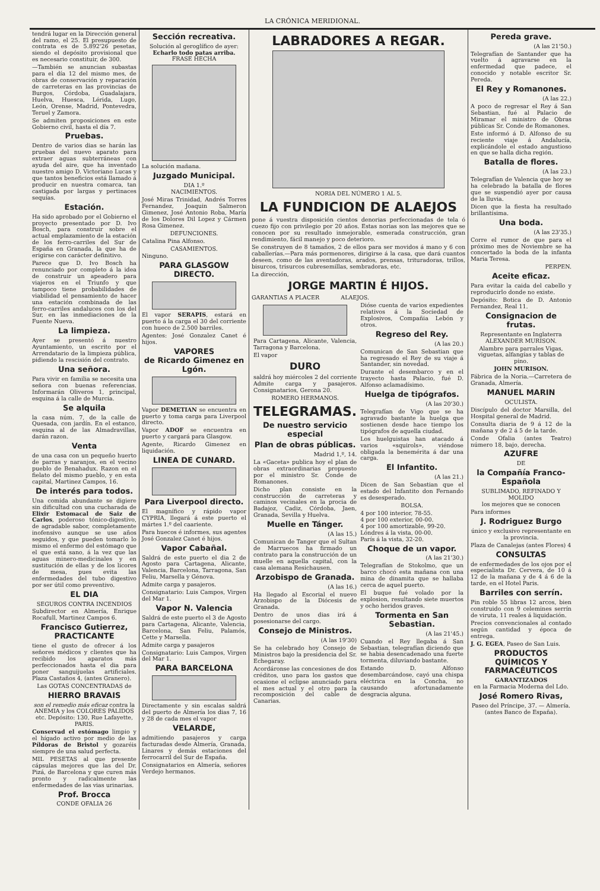LA CRÓNICA MERIDIONAL.
tendrá lugar en la Dirección general del ramo, el 25. El presupuesto de contrata es de 5.892'26 pesetas, siendo el depósito provisional que es necesario constituir, de 300.
—También se anuncian subastas para el día 12 del mismo mes, de obras de conservación y reparación de carreteras en las provincias de Burgos, Córdoba, Guadalajara, Huelva, Huesca, Lérida, Lugo, León, Orense, Madrid, Pontevedra, Teruel y Zamora.
Se admiten proposiciones en este Gobierno civil, hasta el día 7.
Pruebas.
Dentro de varios dias se harán las pruebas del nuevo aparato para extraer aguas subterráneas con ayuda del aire, que ha inventado nuestro amigo D. Victoriano Lucas y que tantos beneficios está llamado á producir en nuestra comarca, tan castigada por largas y pertinaces sequías.
Estación.
Ha sido aprobado por el Gobierno el proyecto presentado por D. Ivo Bosch, para construir sobre el actual emplazamiento de la estación de los ferro-carriles del Sur de España en Granada, la que ha de erigirse con carácter definitivo.
Parece que D. Ivo Bosch ha renunciado por completo á la idea de construir un apeadero para viajeros en el Triunfo y que tampoco tiene probabilidades de viabilidad el pensamiento de hacer una estación combinada de las ferro-carriles andaluces con los del Sur, en las inmediaciones de la Fuente Nueva.
La limpieza.
Ayer se presentó á nuestro Ayuntamiento, un escrito por el Arrendatario de la limpieza pública, pidiendo la rescisión del contrato.
Una señora.
Para vivir en familia se necesita una señora con buenas referencias. Informarán Oliveros 1, principal, esquina á la calle de Murcia.
Se alquila
la casa núm. 7, de la calle de Quesada, con jardín. En el estanco, esquina al de las Almadravillas, darán razon.
Venta
de una casa con un pequeño huerto de parras y naranjos, en el vecino pueblo de Benahadux. Razon en el fielato del mismo pueblo, y en esta capital, Martinez Campos, 16.
De interés para todos.
Una comida abundante se digiere sin dificultad con una cucharada de Elixir Estomacal de Saiz de Carlos, poderoso tónico-digestivo, de agradable sabor, completamente inofensivo aunque se use años seguidos, y que pueden tomarlo lo mismo el enfermo del estómago que el que está sano, á la vez que las aguas minero-medicinales y en sustitución de ellas y de los licores de mesa, pues evita las enfermedades del tubo digestivo por ser útil como preventivo.
EL DIA
SEGUROS CONTRA INCENDIOS
Subdirector en Almería, Enrique Rocafull, Martinez Campos 6.
Francisco Gutierrez, PRACTICANTE
tiene el gusto de ofrecer á los señores médicos y clientes que ha recibido los aparatos más perfeccionados hasta el dia para poner sanguijuelas artificiales. Plaza Castaños 4, (antes Granero).
Las GOTAS CONCENTRADAS de
HIERRO BRAVAIS
son el remedio más eficaz contra la ANEMIA y los COLORES PÁLIDOS etc. Depósito: 130, Rue Lafayette, PARIS.
Conservad el estómago limpio y el hígado activo por medio de las Píldoras de Bristol y gozaréis siempre de una salud perfecta.
MIL PESETAS al que presente cápsulas mejores que las del Dr. Pizá, de Barcelona y que curen más pronto y radicalmente las enfermedades de las vias urinarias.
Prof. Brocca
CONDE OFALIA 26
Sección recreativa.
Solución al geroglífico de ayer:
Echarlo todo patas arriba.
FRASE HECHA
La solución mañana.
Juzgado Municipal.
DIA 1.º
NACIMIENTOS.
José Miras Trinidad, Andrés Torres Fernandez, Joaquin Salmeron Gimenez, José Antonio Roba, María de los Dolores Dil Lopez y Cármen Rosa Gimenez.
DEFUNCIONES.
Catalina Pina Alfonso.
CASAMIENTOS.
Ninguno.
PARA GLASGOW DIRECTO.
El vapor SERAPIS, estará en puerto á la carga el 30 del corriente con hueco de 2.500 barriles.
Agentes: José Gonzalez Canet é hijos.
VAPORES
de Ricardo Gimenez en Lgón.
Vapor DEMETIAN se encuentra en puerto y toma carga para Liverpool directo.
Vapor ADOF se encuentra en puerto y cargará para Glasgow.
Agente, Ricardo Gimenez en liquidación.
LINEA DE CUNARD.
Para Liverpool directo.
El magnífico y rápido vapor CYPRIA, llegará á este puerto el mártes 1.º del caariente.
Para huecos é informes, sus agentes José Gonzalez Canet é hijos.
Vapor Cabañal.
Saldrá de este puerto el dia 2 de Agosto para Cartagena, Alicante, Valencia, Barcelona, Tarragona, San Feliu, Marsella y Génova.
Admite carga y pasajeros.
Consignatario: Luis Campos, Virgen del Mar 1.
Vapor N. Valencia
Saldrá de este puerto el 3 de Agosto para Cartagena, Alicante, Valencia, Barcelona, San Feliu, Palamós, Cette y Marsella.
Admite carga y pasajeros
Consignatario: Luis Campos, Virgen del Mar 1.
PARA BARCELONA
Directamente y sin escalas saldrá del puerto de Almería los dias 7, 16 y 28 de cada mes el vapor
VELARDE,
admitiendo pasajeros y carga facturadas desde Almería, Granada, Linares y demás estaciones del ferrocarril del Sur de España.
Consignatarios en Almería, señores Verdejo hermanos.
LABRADORES A REGAR.
NORIA DEL NÚMERO 1 AL 5.
LA FUNDICION DE ALAEJOS
pone á vuestra disposición cientos denorias perfeccionadas de tela ó cuezo fijo con privilegio por 20 años. Estas norias son las mejores que se conocen por su resultado inmejorable, esmerada construcción, gran rendimiento, fácil manejo y poco deterioro.
Se construyen de 8 tamaños, 2 de ellos para ser movidos á mano y 6 con caballerías.—Para más pormenores, dirigirse á la casa, que dará cuantos deseen, como de las aventadoras, arados, prensas, trituradoras, trillos, bisurcos, trisurcos cubresemillas, sembradoras, etc.
La dirección,
JORGE MARTIN É HIJOS.
GARANTIAS A PLACER ALAEJOS.
Para Cartagena, Alicante, Valencia, Tarragona y Barcelona.
El vapor
DURO
saldrá hoy miércoles 2 del corriente Admite carga y pasajeros. Consignatarios, Gerona 20.
ROMERO HERMANOS.
TELEGRAMAS.
De nuestro servicio especial
Plan de obras públicas.
Madrid 1,º, 14.
La «Gaceta» publica hoy el plan de obras extraordinarias propuesto por el ministro Sr. Conde de Romanones.
Dicho plan consiste en la construcción de carreteras y caminos vecinales en la procia de Badajoz, Cadiz, Córdoba, Jaen, Granada, Sevilla y Huelva.
Muelle en Tánger.
(A las 15.)
Comunican de Tanger que el Sultan de Marruecos ha firmado un contrato para la construcción de un muelle en aquella capital, con la casa alemana Resichausen.
Arzobispo de Granada.
(A las 16.)
Ha llegado al Escorial el nuevo Arzobispo de la Diócesis de Granada.
Dentro de unos dias irá á posesionarse del cargo.
Consejo de Ministros.
(A las 19'30)
Se ha celebrado hoy Consejo de Ministros bajo la presidencia del Sr. Echegaray.
Acordáronse las concesiones de dos créditos, uno para los gastos que ocasione el eclipse anunciado para el mes actual y el otro para la recomposición del cable de Canarias.
Dióse cuenta de varios expedientes relativos á la Sociedad de Explosivos, Compañia Lebón y otros.
Regreso del Rey.
(A las 20.)
Comunican de San Sebastian que ha regresado el Rey de su viaje á Santander, sin novedad.
Durante el desembarco y en el trayecto hasta Palacio, fué D. Alfonso aclamadísimo.
Huelga de tipógrafos.
(A las 20'30.)
Telegrafían de Vigo que se ha agravado bastante la huelga que sostienen desde hace tiempo los tipógrafos de aquella ciudad.
Los huelguistas han atacado á varios «squirols», viéndose obligada la benemérita á dar una carga.
El Infantito.
(A las 21.)
Dicen de San Sebastian que el estado del Infantito don Fernando es desesperado.
BOLSA.
4 por 100 interior, 78-55.
4 por 100 exterior, 00-00.
4 por 100 amortizable, 99-20.
Lóndres á la vista, 00-00.
París á la vista, 32-20.
Choque de un vapor.
(A las 21'30.)
Telegrafían de Stokolmo, que un barco chocó esta mañana con una mina de dinamita que se hallaba cerca de aquel puerto.
El buque fué volado por la explosion, resultando siete muertos y ocho heridos graves.
Tormenta en San Sebastian.
(A las 21'45.)
Cuando el Rey llegaba á San Sebastian, telegrafían diciendo que se habia desencadenado una fuerte tormenta, diluviando bastante.
Estando D. Alfonso desembarcándose, cayó una chispa eléctrica en la Concha, no causando afortunadamente desgracia alguna.
Pereda grave.
(A las 21'50.)
Telegrafían de Santander que ha vuelto á agravarse en la enfermedad que padece, el conocido y notable escritor Sr. Pereda.
El Rey y Romanones.
(A las 22.)
A poco de regresar el Rey á San Sebastian, fué al Palacio de Miramar el ministro de Obras públicas Sr. Conde de Romanones.
Este informó á D. Alfonso de su reciente viaje á Andalucía, explicándole el estado angustioso en que se halla dicha región.
Batalla de flores.
(A las 23.)
Telegrafían de Valencia que hoy se ha celebrado la batalla de flores que se suspendió ayer por causa de la lluvia.
Dicen que la fiesta ha resultado brillantísima.
Una boda.
(A las 23'35.)
Corre el rumor de que para el próximo mes de Noviembre se ha concertado la boda de la infanta Maria Teresa.
PERPEN.
Aceite eficaz.
Para evitar la caida del cabello y reproducirlo donde no existe.
Depósito: Botica de D. Antonio Fernandez, Real 11.
Consignacion de frutas.
Representante en Inglaterra
ALEXANDER MURISON.
Alambre para parrales Vigas, viguetas, alfangías y tablas de pino.
JOHN MURISON.
Fábrica de la Noria.—Carretera de Granada, Almería.
MANUEL MARIN
OCULISTA.
Discípulo del doctor Marsilla, del Hospital general de Madrid.
Consulta diaria de 9 á 12 de la mañana y de 2 á 5 de la tarde.
Conde Ofalia (antes Teatro) número 18, bajo, derecha.
AZUFRE
DE
la Compañía Franco-Española
SUBLIMADO, REFINADO Y MOLIDO
los mejores que se conocen
Para informes
J. Rodriguez Burgo
único y exclusivo representante en la provincia.
Plaza de Canalejas (antes Flores) 4
CONSULTAS
de enfermedades de los ojos por el especialista Dr. Cervera, de 10 á 12 de la mañana y de 4 á 6 de la tarde, en el Hotel Paris.
Barriles con serrín.
Pin roble 55 libras 12 arcos, bien construido con 9 celemines serrín de viruta, 11 reales á liquidación.
Precios convencionales al contado según cantidad y época de entrega.
J. G. EGEA, Paseo de San Luis.
PRODUCTOS
QUÍMICOS Y FARMACÉUTICOS
GARANTIZADOS
en la Farmacia Moderna del Ldo.
José Romero Rivas,
Paseo del Príncipe, 37. — Almería. (antes Banco de España).